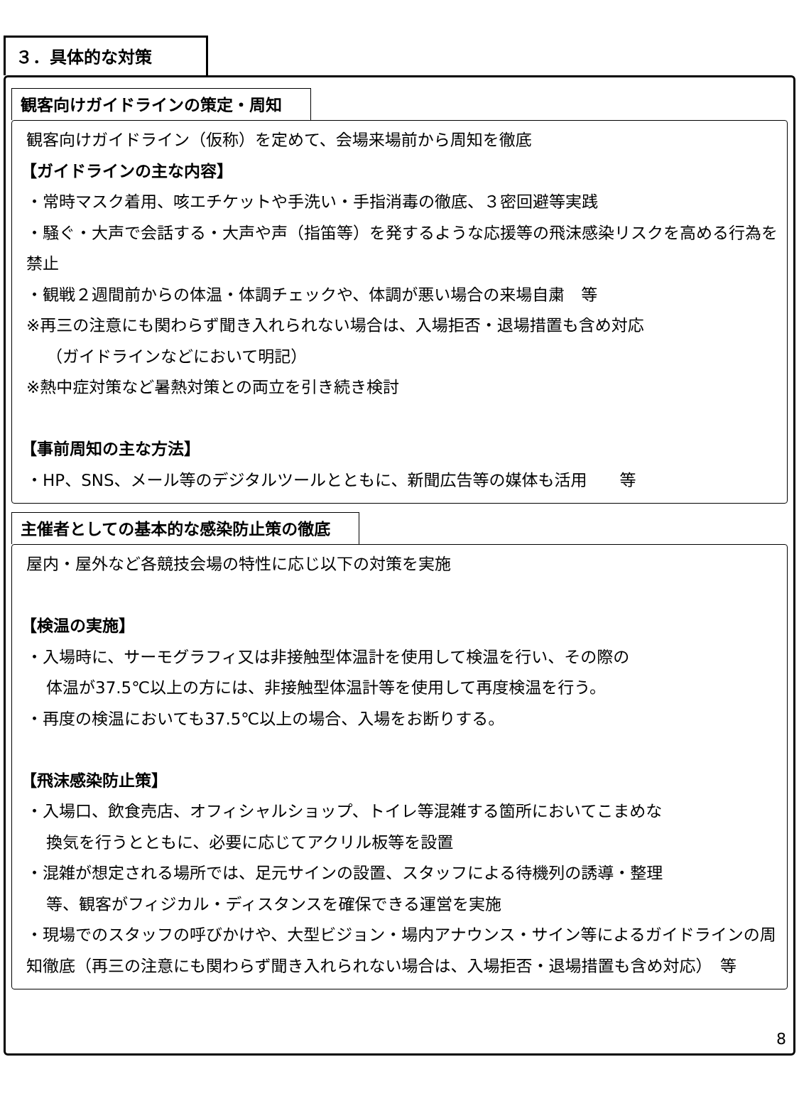３．具体的な対策
観客向けガイドラインの策定・周知
観客向けガイドライン（仮称）を定めて、会場来場前から周知を徹底
【ガイドラインの主な内容】
・常時マスク着用、咳エチケットや手洗い・手指消毒の徹底、３密回避等実践
・騒ぐ・大声で会話する・大声や声（指笛等）を発するような応援等の飛沫感染リスクを高める行為を禁止
・観戦２週間前からの体温・体調チェックや、体調が悪い場合の来場自粛　等
※再三の注意にも関わらず聞き入れられない場合は、入場拒否・退場措置も含め対応
（ガイドラインなどにおいて明記）
※熱中症対策など暑熱対策との両立を引き続き検討
【事前周知の主な方法】
・HP、SNS、メール等のデジタルツールとともに、新聞広告等の媒体も活用　　等
主催者としての基本的な感染防止策の徹底
屋内・屋外など各競技会場の特性に応じ以下の対策を実施
【検温の実施】
・入場時に、サーモグラフィ又は非接触型体温計を使用して検温を行い、その際の
体温が37.5℃以上の方には、非接触型体温計等を使用して再度検温を行う。
・再度の検温においても37.5℃以上の場合、入場をお断りする。
【飛沫感染防止策】
・入場口、飲食売店、オフィシャルショップ、トイレ等混雑する箇所においてこまめな
換気を行うとともに、必要に応じてアクリル板等を設置
・混雑が想定される場所では、足元サインの設置、スタッフによる待機列の誘導・整理
等、観客がフィジカル・ディスタンスを確保できる運営を実施
・現場でのスタッフの呼びかけや、大型ビジョン・場内アナウンス・サイン等によるガイドラインの周知徹底（再三の注意にも関わらず聞き入れられない場合は、入場拒否・退場措置も含め対応）　等
8